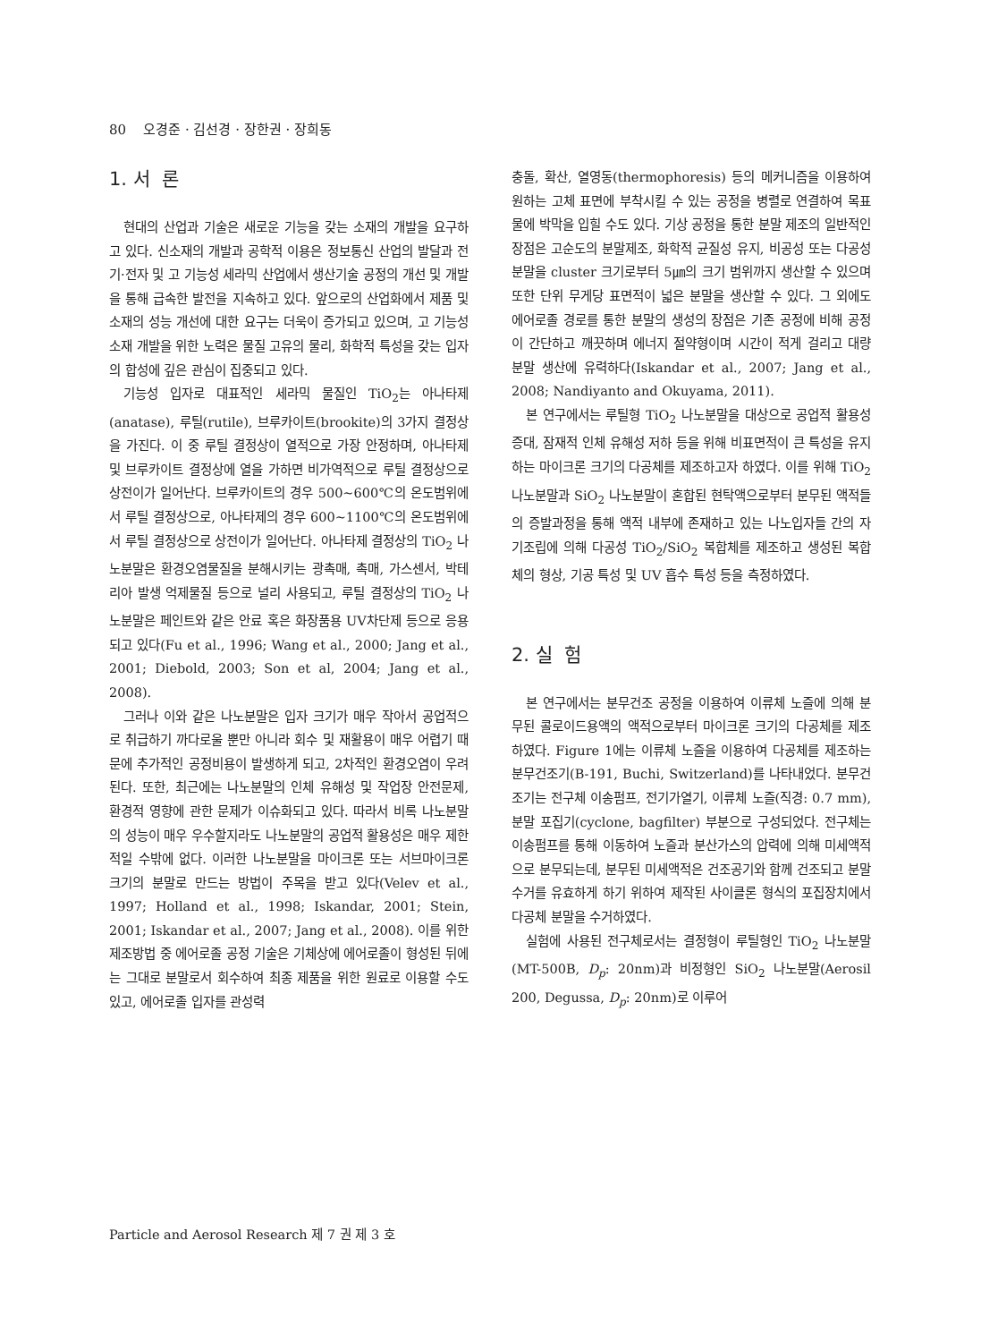80 오경준 · 김선경 · 장한권 · 장희동
1. 서 론
현대의 산업과 기술은 새로운 기능을 갖는 소재의 개발을 요구하고 있다. 신소재의 개발과 공학적 이용은 정보통신 산업의 발달과 전기·전자 및 고 기능성 세라믹 산업에서 생산기술 공정의 개선 및 개발을 통해 급속한 발전을 지속하고 있다. 앞으로의 산업화에서 제품 및 소재의 성능 개선에 대한 요구는 더욱이 증가되고 있으며, 고 기능성 소재 개발을 위한 노력은 물질 고유의 물리, 화학적 특성을 갖는 입자의 합성에 깊은 관심이 집중되고 있다.
기능성 입자로 대표적인 세라믹 물질인 TiO<sub>2</sub>는 아나타제(anatase), 루틸(rutile), 브루카이트(brookite)의 3가지 결정상을 가진다. 이 중 루틸 결정상이 열적으로 가장 안정하며, 아나타제 및 브루카이트 결정상에 열을 가하면 비가역적으로 루틸 결정상으로 상전이가 일어난다. 브루카이트의 경우 500~600℃의 온도범위에서 루틸 결정상으로, 아나타제의 경우 600~1100℃의 온도범위에서 루틸 결정상으로 상전이가 일어난다. 아나타제 결정상의 TiO<sub>2</sub> 나노분말은 환경오염물질을 분해시키는 광촉매, 촉매, 가스센서, 박테리아 발생 억제물질 등으로 널리 사용되고, 루틸 결정상의 TiO<sub>2</sub> 나노분말은 페인트와 같은 안료 혹은 화장품용 UV차단제 등으로 응용되고 있다(Fu et al., 1996; Wang et al., 2000; Jang et al., 2001; Diebold, 2003; Son et al, 2004; Jang et al., 2008).
그러나 이와 같은 나노분말은 입자 크기가 매우 작아서 공업적으로 취급하기 까다로울 뿐만 아니라 회수 및 재활용이 매우 어렵기 때문에 추가적인 공정비용이 발생하게 되고, 2차적인 환경오염이 우려된다. 또한, 최근에는 나노분말의 인체 유해성 및 작업장 안전문제, 환경적 영향에 관한 문제가 이슈화되고 있다. 따라서 비록 나노분말의 성능이 매우 우수할지라도 나노분말의 공업적 활용성은 매우 제한적일 수밖에 없다. 이러한 나노분말을 마이크론 또는 서브마이크론 크기의 분말로 만드는 방법이 주목을 받고 있다(Velev et al., 1997; Holland et al., 1998; Iskandar, 2001; Stein, 2001; Iskandar et al., 2007; Jang et al., 2008). 이를 위한 제조방법 중 에어로졸 공정 기술은 기체상에 에어로졸이 형성된 뒤에는 그대로 분말로서 회수하여 최종 제품을 위한 원료로 이용할 수도 있고, 에어로졸 입자를 관성력
충돌, 확산, 열영동(thermophoresis) 등의 메커니즘을 이용하여 원하는 고체 표면에 부착시킬 수 있는 공정을 병렬로 연결하여 목표물에 박막을 입힐 수도 있다. 기상 공정을 통한 분말 제조의 일반적인 장점은 고순도의 분말제조, 화학적 균질성 유지, 비공성 또는 다공성 분말을 cluster 크기로부터 5㎛의 크기 범위까지 생산할 수 있으며 또한 단위 무게당 표면적이 넓은 분말을 생산할 수 있다. 그 외에도 에어로졸 경로를 통한 분말의 생성의 장점은 기존 공정에 비해 공정이 간단하고 깨끗하며 에너지 절약형이며 시간이 적게 걸리고 대량 분말 생산에 유력하다(Iskandar et al., 2007; Jang et al., 2008; Nandiyanto and Okuyama, 2011).
본 연구에서는 루틸형 TiO<sub>2</sub> 나노분말을 대상으로 공업적 활용성 증대, 잠재적 인체 유해성 저하 등을 위해 비표면적이 큰 특성을 유지하는 마이크론 크기의 다공체를 제조하고자 하였다. 이를 위해 TiO<sub>2</sub> 나노분말과 SiO<sub>2</sub> 나노분말이 혼합된 현탁액으로부터 분무된 액적들의 증발과정을 통해 액적 내부에 존재하고 있는 나노입자들 간의 자기조립에 의해 다공성 TiO<sub>2</sub>/SiO<sub>2</sub> 복합체를 제조하고 생성된 복합체의 형상, 기공 특성 및 UV 흡수 특성 등을 측정하였다.
2. 실 험
본 연구에서는 분무건조 공정을 이용하여 이류체 노즐에 의해 분무된 콜로이드용액의 액적으로부터 마이크론 크기의 다공체를 제조하였다. Figure 1에는 이류체 노즐을 이용하여 다공체를 제조하는 분무건조기(B-191, Buchi, Switzerland)를 나타내었다. 분무건조기는 전구체 이송펌프, 전기가열기, 이류체 노즐(직경: 0.7 mm), 분말 포집기(cyclone, bagfilter) 부분으로 구성되었다. 전구체는 이송펌프를 통해 이동하여 노즐과 분산가스의 압력에 의해 미세액적으로 분무되는데, 분무된 미세액적은 건조공기와 함께 건조되고 분말 수거를 유효하게 하기 위하여 제작된 사이클론 형식의 포집장치에서 다공체 분말을 수거하였다.
실험에 사용된 전구체로서는 결정형이 루틸형인 TiO<sub>2</sub> 나노분말(MT-500B, D<sub>p</sub>: 20nm)과 비정형인 SiO<sub>2</sub> 나노분말(Aerosil 200, Degussa, D<sub>p</sub>: 20nm)로 이루어
Particle and Aerosol Research 제 7 권 제 3 호